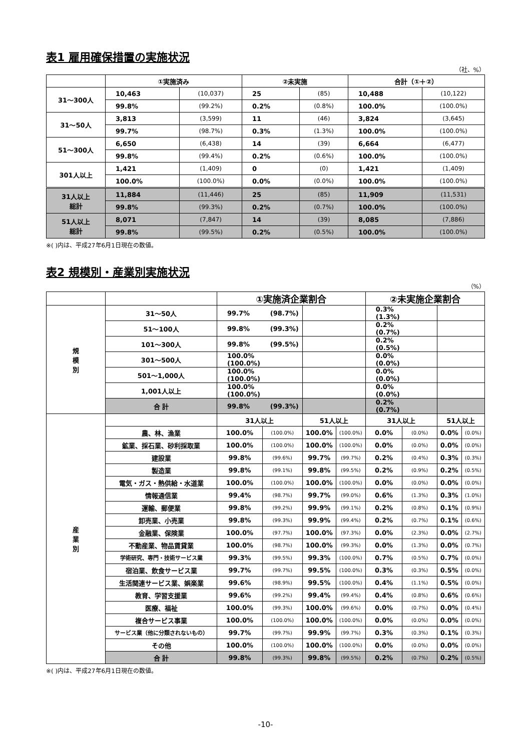表1 雇用確保措置の実施状況
（社、%）
| | ①実施済み | | ②未実施 | | 合計（①＋②） | |
| --- | --- | --- | --- | --- | --- | --- |
| 31～300人 | 10,463 | (10,037) | 25 | (85) | 10,488 | (10,122) |
| | 99.8% | (99.2%) | 0.2% | (0.8%) | 100.0% | (100.0%) |
| 31～50人 | 3,813 | (3,599) | 11 | (46) | 3,824 | (3,645) |
| | 99.7% | (98.7%) | 0.3% | (1.3%) | 100.0% | (100.0%) |
| 51～300人 | 6,650 | (6,438) | 14 | (39) | 6,664 | (6,477) |
| | 99.8% | (99.4%) | 0.2% | (0.6%) | 100.0% | (100.0%) |
| 301人以上 | 1,421 | (1,409) | 0 | (0) | 1,421 | (1,409) |
| | 100.0% | (100.0%) | 0.0% | (0.0%) | 100.0% | (100.0%) |
| 31人以上 総計 | 11,884 | (11,446) | 25 | (85) | 11,909 | (11,531) |
| | 99.8% | (99.3%) | 0.2% | (0.7%) | 100.0% | (100.0%) |
| 51人以上 総計 | 8,071 | (7,847) | 14 | (39) | 8,085 | (7,886) |
| | 99.8% | (99.5%) | 0.2% | (0.5%) | 100.0% | (100.0%) |
※( )内は、平成27年6月1日現在の数値。
表2 規模別・産業別実施状況
（%）
| | | ①実施済企業割合 | | | | ②未実施企業割合 | | | |
| --- | --- | --- | --- | --- | --- | --- | --- | --- | --- |
| 規 模 別 | 31～50人 | 99.7% (98.7%) | | | | 0.3% (1.3%) | | | |
| | 51～100人 | 99.8% (99.3%) | | | | 0.2% (0.7%) | | | |
| | 101～300人 | 99.8% (99.5%) | | | | 0.2% (0.5%) | | | |
| | 301～500人 | 100.0% (100.0%) | | | | 0.0% (0.0%) | | | |
| | 501～1,000人 | 100.0% (100.0%) | | | | 0.0% (0.0%) | | | |
| | 1,001人以上 | 100.0% (100.0%) | | | | 0.0% (0.0%) | | | |
| | 合 計 | 99.8% (99.3%) | | | | 0.2% (0.7%) | | | |
| 産 業 別 | | 31人以上 | | 51人以上 | | 31人以上 | | 51人以上 | |
| | 農、林、漁業 | 100.0% | (100.0%) | 100.0% | (100.0%) | 0.0% | (0.0%) | 0.0% | (0.0%) |
| | 鉱業、採石業、砂利採取業 | 100.0% | (100.0%) | 100.0% | (100.0%) | 0.0% | (0.0%) | 0.0% | (0.0%) |
| | 建設業 | 99.8% | (99.6%) | 99.7% | (99.7%) | 0.2% | (0.4%) | 0.3% | (0.3%) |
| | 製造業 | 99.8% | (99.1%) | 99.8% | (99.5%) | 0.2% | (0.9%) | 0.2% | (0.5%) |
| | 電気・ガス・熱供給・水道業 | 100.0% | (100.0%) | 100.0% | (100.0%) | 0.0% | (0.0%) | 0.0% | (0.0%) |
| | 情報通信業 | 99.4% | (98.7%) | 99.7% | (99.0%) | 0.6% | (1.3%) | 0.3% | (1.0%) |
| | 運輸、郵便業 | 99.8% | (99.2%) | 99.9% | (99.1%) | 0.2% | (0.8%) | 0.1% | (0.9%) |
| | 卸売業、小売業 | 99.8% | (99.3%) | 99.9% | (99.4%) | 0.2% | (0.7%) | 0.1% | (0.6%) |
| | 金融業、保険業 | 100.0% | (97.7%) | 100.0% | (97.3%) | 0.0% | (2.3%) | 0.0% | (2.7%) |
| | 不動産業、物品賃貸業 | 100.0% | (98.7%) | 100.0% | (99.3%) | 0.0% | (1.3%) | 0.0% | (0.7%) |
| | 学術研究、専門・技術サービス業 | 99.3% | (99.5%) | 99.3% | (100.0%) | 0.7% | (0.5%) | 0.7% | (0.0%) |
| | 宿泊業、飲食サービス業 | 99.7% | (99.7%) | 99.5% | (100.0%) | 0.3% | (0.3%) | 0.5% | (0.0%) |
| | 生活関連サービス業、娯楽業 | 99.6% | (98.9%) | 99.5% | (100.0%) | 0.4% | (1.1%) | 0.5% | (0.0%) |
| | 教育、学習支援業 | 99.6% | (99.2%) | 99.4% | (99.4%) | 0.4% | (0.8%) | 0.6% | (0.6%) |
| | 医療、福祉 | 100.0% | (99.3%) | 100.0% | (99.6%) | 0.0% | (0.7%) | 0.0% | (0.4%) |
| | 複合サービス事業 | 100.0% | (100.0%) | 100.0% | (100.0%) | 0.0% | (0.0%) | 0.0% | (0.0%) |
| | サービス業（他に分類されないもの） | 99.7% | (99.7%) | 99.9% | (99.7%) | 0.3% | (0.3%) | 0.1% | (0.3%) |
| | その他 | 100.0% | (100.0%) | 100.0% | (100.0%) | 0.0% | (0.0%) | 0.0% | (0.0%) |
| | 合 計 | 99.8% | (99.3%) | 99.8% | (99.5%) | 0.2% | (0.7%) | 0.2% | (0.5%) |
※( )内は、平成27年6月1日現在の数値。
-10-